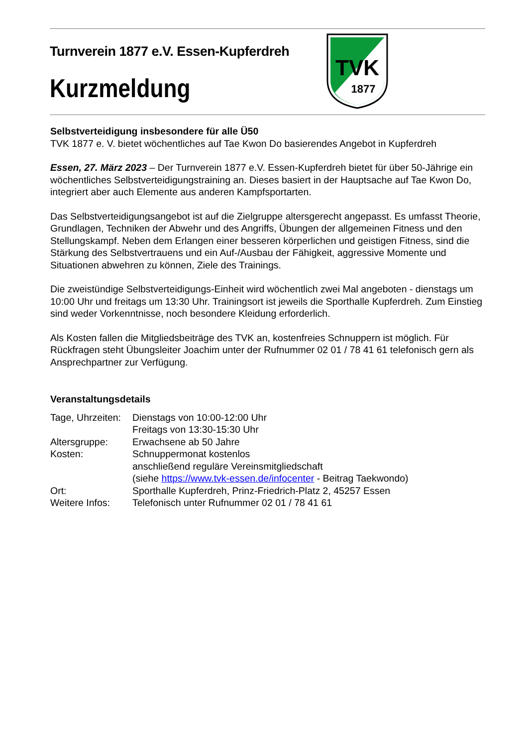Turnverein 1877 e.V. Essen-Kupferdreh
Kurzmeldung
TVK
1877
Selbstverteidigung insbesondere für alle Ü50
TVK 1877 e. V. bietet wöchentliches auf Tae Kwon Do basierendes Angebot in Kupferdreh
Essen, 27. März 2023 – Der Turnverein 1877 e.V. Essen-Kupferdreh bietet für über 50-Jährige ein wöchentliches Selbstverteidigungstraining an. Dieses basiert in der Hauptsache auf Tae Kwon Do, integriert aber auch Elemente aus anderen Kampfsportarten.
Das Selbstverteidigungsangebot ist auf die Zielgruppe altersgerecht angepasst. Es umfasst Theorie, Grundlagen, Techniken der Abwehr und des Angriffs, Übungen der allgemeinen Fitness und den Stellungskampf. Neben dem Erlangen einer besseren körperlichen und geistigen Fitness, sind die Stärkung des Selbstvertrauens und ein Auf-/Ausbau der Fähigkeit, aggressive Momente und Situationen abwehren zu können, Ziele des Trainings.
Die zweistündige Selbstverteidigungs-Einheit wird wöchentlich zwei Mal angeboten - dienstags um 10:00 Uhr und freitags um 13:30 Uhr. Trainingsort ist jeweils die Sporthalle Kupferdreh. Zum Einstieg sind weder Vorkenntnisse, noch besondere Kleidung erforderlich.
Als Kosten fallen die Mitgliedsbeiträge des TVK an, kostenfreies Schnuppern ist möglich. Für Rückfragen steht Übungsleiter Joachim unter der Rufnummer 02 01 / 78 41 61 telefonisch gern als Ansprechpartner zur Verfügung.
Veranstaltungsdetails
| Tage, Uhrzeiten: | Dienstags von 10:00-12:00 Uhr Freitags von 13:30-15:30 Uhr |
| Altersgruppe: | Erwachsene ab 50 Jahre |
| Kosten: | Schnuppermonat kostenlos anschließend reguläre Vereinsmitgliedschaft (siehe https://www.tvk-essen.de/infocenter - Beitrag Taekwondo) |
| Ort: | Sporthalle Kupferdreh, Prinz-Friedrich-Platz 2, 45257 Essen |
| Weitere Infos: | Telefonisch unter Rufnummer 02 01 / 78 41 61 |